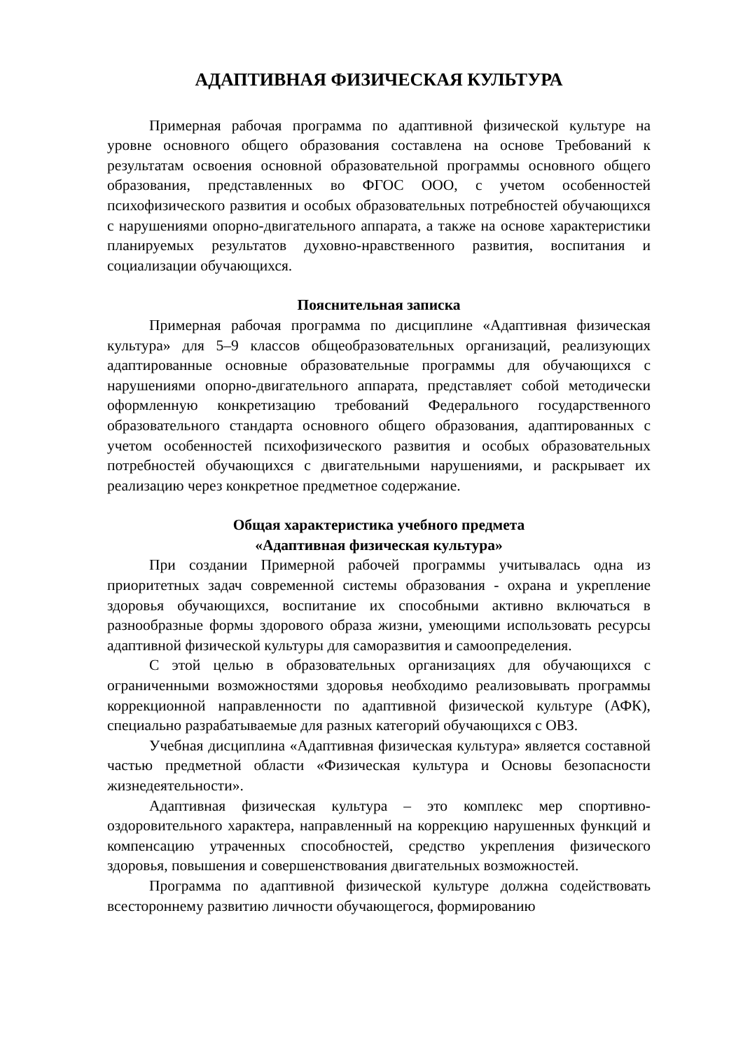АДАПТИВНАЯ ФИЗИЧЕСКАЯ КУЛЬТУРА
Примерная рабочая программа по адаптивной физической культуре на уровне основного общего образования составлена на основе Требований к результатам освоения основной образовательной программы основного общего образования, представленных во ФГОС ООО, с учетом особенностей психофизического развития и особых образовательных потребностей обучающихся с нарушениями опорно-двигательного аппарата, а также на основе характеристики планируемых результатов духовно-нравственного развития, воспитания и социализации обучающихся.
Пояснительная записка
Примерная рабочая программа по дисциплине «Адаптивная физическая культура» для 5–9 классов общеобразовательных организаций, реализующих адаптированные основные образовательные программы для обучающихся с нарушениями опорно-двигательного аппарата, представляет собой методически оформленную конкретизацию требований Федерального государственного образовательного стандарта основного общего образования, адаптированных с учетом особенностей психофизического развития и особых образовательных потребностей обучающихся с двигательными нарушениями, и раскрывает их реализацию через конкретное предметное содержание.
Общая характеристика учебного предмета
«Адаптивная физическая культура»
При создании Примерной рабочей программы учитывалась одна из приоритетных задач современной системы образования - охрана и укрепление здоровья обучающихся, воспитание их способными активно включаться в разнообразные формы здорового образа жизни, умеющими использовать ресурсы адаптивной физической культуры для саморазвития и самоопределения.
С этой целью в образовательных организациях для обучающихся с ограниченными возможностями здоровья необходимо реализовывать программы коррекционной направленности по адаптивной физической культуре (АФК), специально разрабатываемые для разных категорий обучающихся с ОВЗ.
Учебная дисциплина «Адаптивная физическая культура» является составной частью предметной области «Физическая культура и Основы безопасности жизнедеятельности».
Адаптивная физическая культура – это комплекс мер спортивно-оздоровительного характера, направленный на коррекцию нарушенных функций и компенсацию утраченных способностей, средство укрепления физического здоровья, повышения и совершенствования двигательных возможностей.
Программа по адаптивной физической культуре должна содействовать всестороннему развитию личности обучающегося, формированию